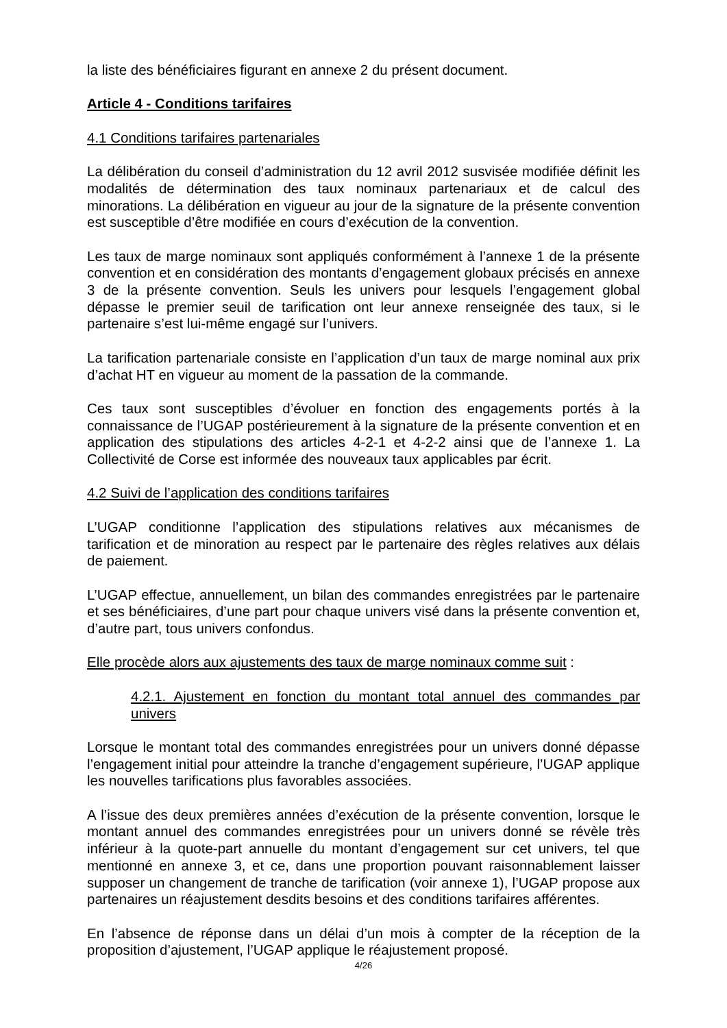la liste des bénéficiaires figurant en annexe 2 du présent document.
Article 4 - Conditions tarifaires
4.1 Conditions tarifaires partenariales
La délibération du conseil d’administration du 12 avril 2012 susvisée modifiée définit les modalités de détermination des taux nominaux partenariaux et de calcul des minorations. La délibération en vigueur au jour de la signature de la présente convention est susceptible d’être modifiée en cours d’exécution de la convention.
Les taux de marge nominaux sont appliqués conformément à l’annexe 1 de la présente convention et en considération des montants d’engagement globaux précisés en annexe 3 de la présente convention. Seuls les univers pour lesquels l’engagement global dépasse le premier seuil de tarification ont leur annexe renseignée des taux, si le partenaire s’est lui-même engagé sur l’univers.
La tarification partenariale consiste en l’application d’un taux de marge nominal aux prix d’achat HT en vigueur au moment de la passation de la commande.
Ces taux sont susceptibles d’évoluer en fonction des engagements portés à la connaissance de l’UGAP postérieurement à la signature de la présente convention et en application des stipulations des articles 4-2-1 et 4-2-2 ainsi que de l’annexe 1. La Collectivité de Corse est informée des nouveaux taux applicables par écrit.
4.2 Suivi de l’application des conditions tarifaires
L’UGAP conditionne l’application des stipulations relatives aux mécanismes de tarification et de minoration au respect par le partenaire des règles relatives aux délais de paiement.
L’UGAP effectue, annuellement, un bilan des commandes enregistrées par le partenaire et ses bénéficiaires, d’une part pour chaque univers visé dans la présente convention et, d’autre part, tous univers confondus.
Elle procède alors aux ajustements des taux de marge nominaux comme suit :
4.2.1. Ajustement en fonction du montant total annuel des commandes par univers
Lorsque le montant total des commandes enregistrées pour un univers donné dépasse l’engagement initial pour atteindre la tranche d’engagement supérieure, l’UGAP applique les nouvelles tarifications plus favorables associées.
A l’issue des deux premières années d’exécution de la présente convention, lorsque le montant annuel des commandes enregistrées pour un univers donné se révèle très inférieur à la quote-part annuelle du montant d’engagement sur cet univers, tel que mentionné en annexe 3, et ce, dans une proportion pouvant raisonnablement laisser supposer un changement de tranche de tarification (voir annexe 1), l’UGAP propose aux partenaires un réajustement desdits besoins et des conditions tarifaires afférentes.
En l’absence de réponse dans un délai d’un mois à compter de la réception de la proposition d’ajustement, l’UGAP applique le réajustement proposé.
4/26